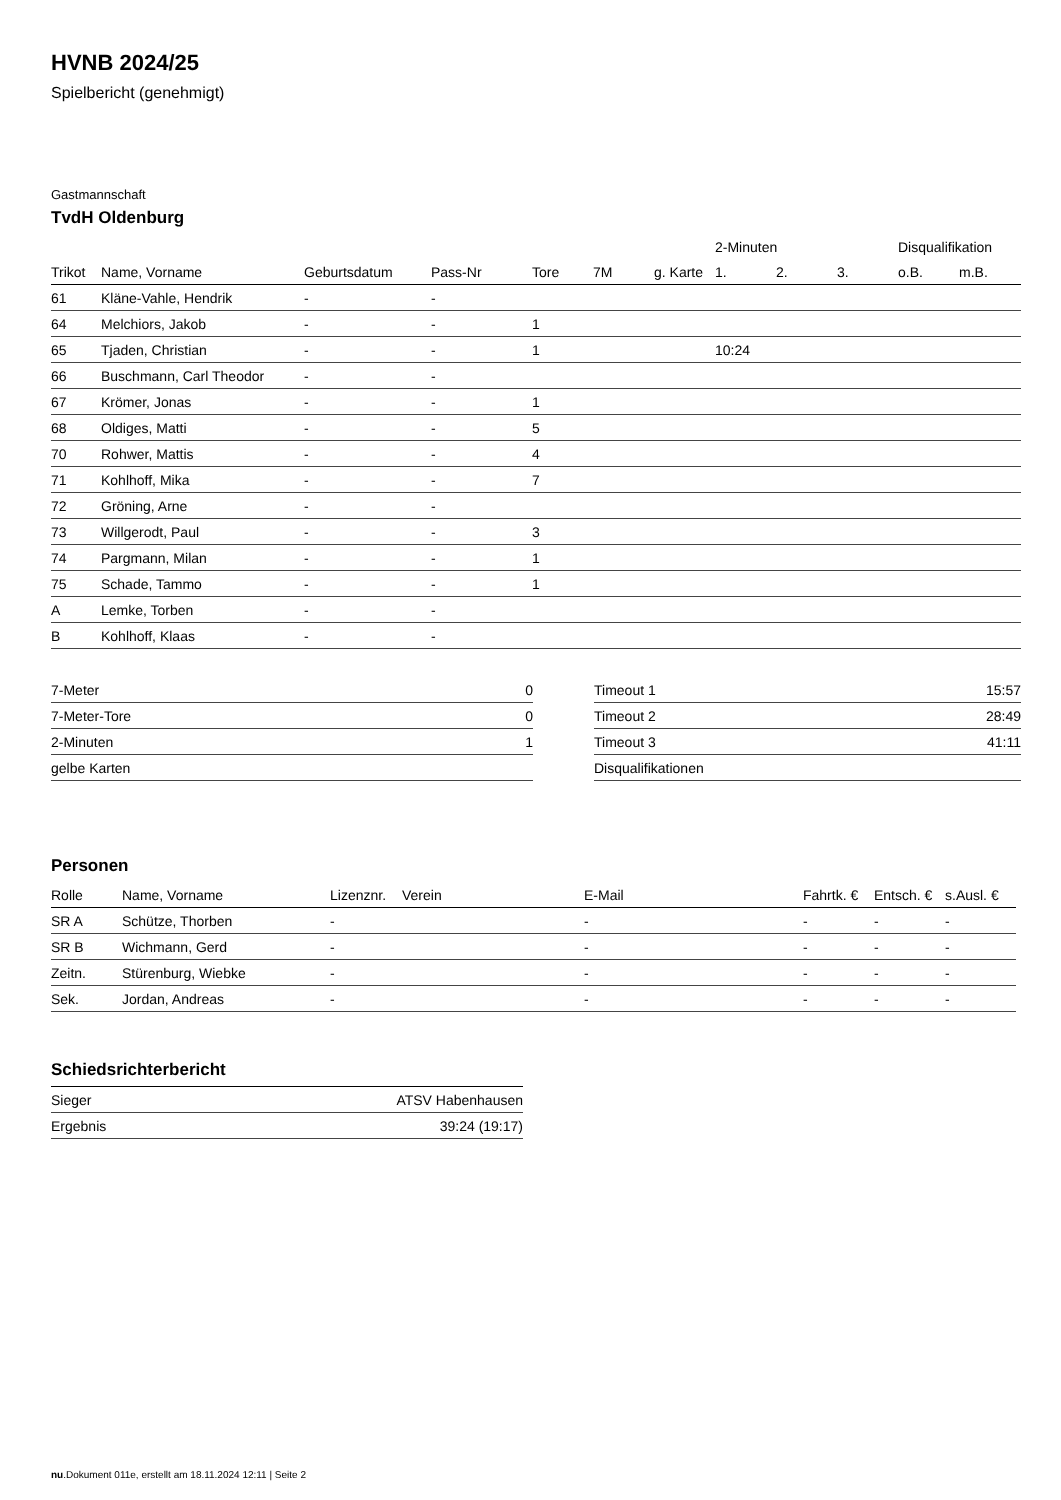HVNB 2024/25
Spielbericht (genehmigt)
Gastmannschaft
TvdH Oldenburg
| | | | | | | | 2-Minuten | | | Disqualifikation | |
| --- | --- | --- | --- | --- | --- | --- | --- | --- | --- | --- | --- |
| Trikot | Name, Vorname | Geburtsdatum | Pass-Nr | Tore | 7M | g. Karte | 1. | 2. | 3. | o.B. | m.B. |
| 61 | Kläne-Vahle, Hendrik | - | - | | | | | | | | |
| 64 | Melchiors, Jakob | - | - | 1 | | | | | | | |
| 65 | Tjaden, Christian | - | - | 1 | | | 10:24 | | | | |
| 66 | Buschmann, Carl Theodor | - | - | | | | | | | | |
| 67 | Krömer, Jonas | - | - | 1 | | | | | | | |
| 68 | Oldiges, Matti | - | - | 5 | | | | | | | |
| 70 | Rohwer, Mattis | - | - | 4 | | | | | | | |
| 71 | Kohlhoff, Mika | - | - | 7 | | | | | | | |
| 72 | Gröning, Arne | - | - | | | | | | | | |
| 73 | Willgerodt, Paul | - | - | 3 | | | | | | | |
| 74 | Pargmann, Milan | - | - | 1 | | | | | | | |
| 75 | Schade, Tammo | - | - | 1 | | | | | | | |
| A | Lemke, Torben | - | - | | | | | | | | |
| B | Kohlhoff, Klaas | - | - | | | | | | | | |
| 7-Meter | 0 |
| 7-Meter-Tore | 0 |
| 2-Minuten | 1 |
| gelbe Karten | |
| Timeout 1 | 15:57 |
| Timeout 2 | 28:49 |
| Timeout 3 | 41:11 |
| Disqualifikationen | |
Personen
| Rolle | Name, Vorname | Lizenznr. | Verein | E-Mail | Fahrtk. € | Entsch. € | s.Ausl. € |
| --- | --- | --- | --- | --- | --- | --- | --- |
| SR A | Schütze, Thorben | - | | - | - | - | - |
| SR B | Wichmann, Gerd | - | | - | - | - | - |
| Zeitn. | Stürenburg, Wiebke | - | | - | - | - | - |
| Sek. | Jordan, Andreas | - | | - | - | - | - |
Schiedsrichterbericht
| Sieger | ATSV Habenhausen |
| Ergebnis | 39:24 (19:17) |
nu.Dokument 011e, erstellt am 18.11.2024 12:11 | Seite 2